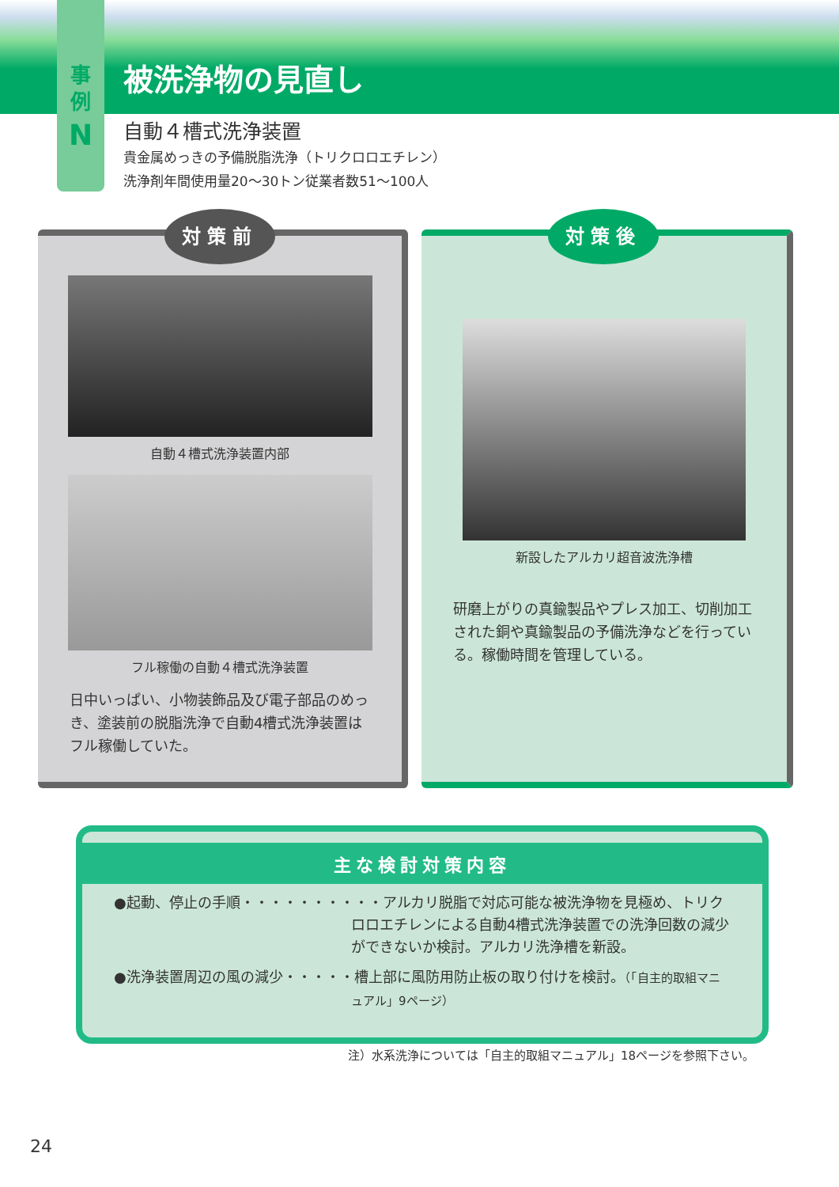事
例
N
被洗浄物の見直し
自動４槽式洗浄装置
貴金属めっきの予備脱脂洗浄（トリクロロエチレン）
洗浄剤年間使用量20～30トン従業者数51～100人
対策前
自動４槽式洗浄装置内部
フル稼働の自動４槽式洗浄装置
日中いっぱい、小物装飾品及び電子部品のめっき、塗装前の脱脂洗浄で自動4槽式洗浄装置はフル稼働していた。
対策後
新設したアルカリ超音波洗浄槽
研磨上がりの真鍮製品やプレス加工、切削加工された銅や真鍮製品の予備洗浄などを行っている。稼働時間を管理している。
主な検討対策内容
●起動、停止の手順・・・・・・・・・・アルカリ脱脂で対応可能な被洗浄物を見極め、トリクロロエチレンによる自動4槽式洗浄装置での洗浄回数の減少ができないか検討。アルカリ洗浄槽を新設。
●洗浄装置周辺の風の減少・・・・・槽上部に風防用防止板の取り付けを検討。（「自主的取組マニュアル」9ページ）
注）水系洗浄については「自主的取組マニュアル」18ページを参照下さい。
24